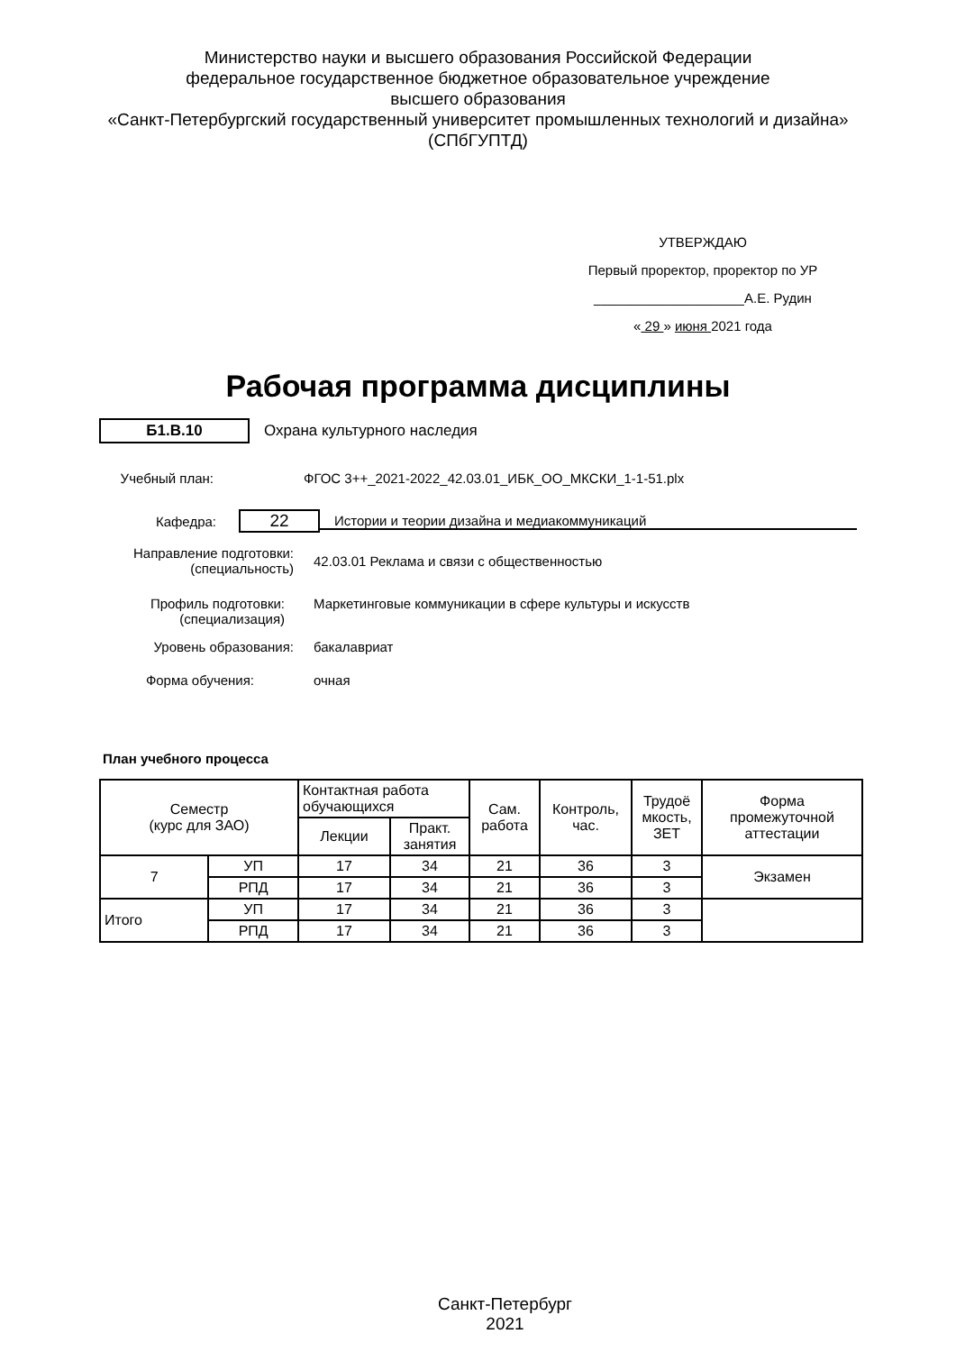Министерство науки и высшего образования Российской Федерации
федеральное государственное бюджетное образовательное учреждение
высшего образования
«Санкт-Петербургский государственный университет промышленных технологий и дизайна»
(СПбГУПТД)
УТВЕРЖДАЮ
Первый проректор, проректор по УР
____________________А.Е. Рудин
« 29 » июня 2021 года
Рабочая программа дисциплины
Б1.В.10 Охрана культурного наследия
Учебный план:
ФГОС 3++_2021-2022_42.03.01_ИБК_ОО_МКСКИ_1-1-51.plx
Кафедра:
22
Истории и теории дизайна и медиакоммуникаций
Направление подготовки:
(специальность)
42.03.01 Реклама и связи с общественностью
Профиль подготовки:
(специализация)
Маркетинговые коммуникации в сфере культуры и искусств
Уровень образования: бакалавриат
Форма обучения: очная
План учебного процесса
| Семестр (курс для ЗАО) | | Контактная работа обучающихся | | Сам. работа | Контроль, час. | Трудоё мкость, ЗЕТ | Форма промежуточной аттестации |
| --- | --- | --- | --- | --- | --- | --- | --- |
| | | Лекции | Практ. занятия | | | | |
| 7 | УП | 17 | 34 | 21 | 36 | 3 | Экзамен |
| | РПД | 17 | 34 | 21 | 36 | 3 | |
| Итого | УП | 17 | 34 | 21 | 36 | 3 | |
| | РПД | 17 | 34 | 21 | 36 | 3 | |
Санкт-Петербург
2021